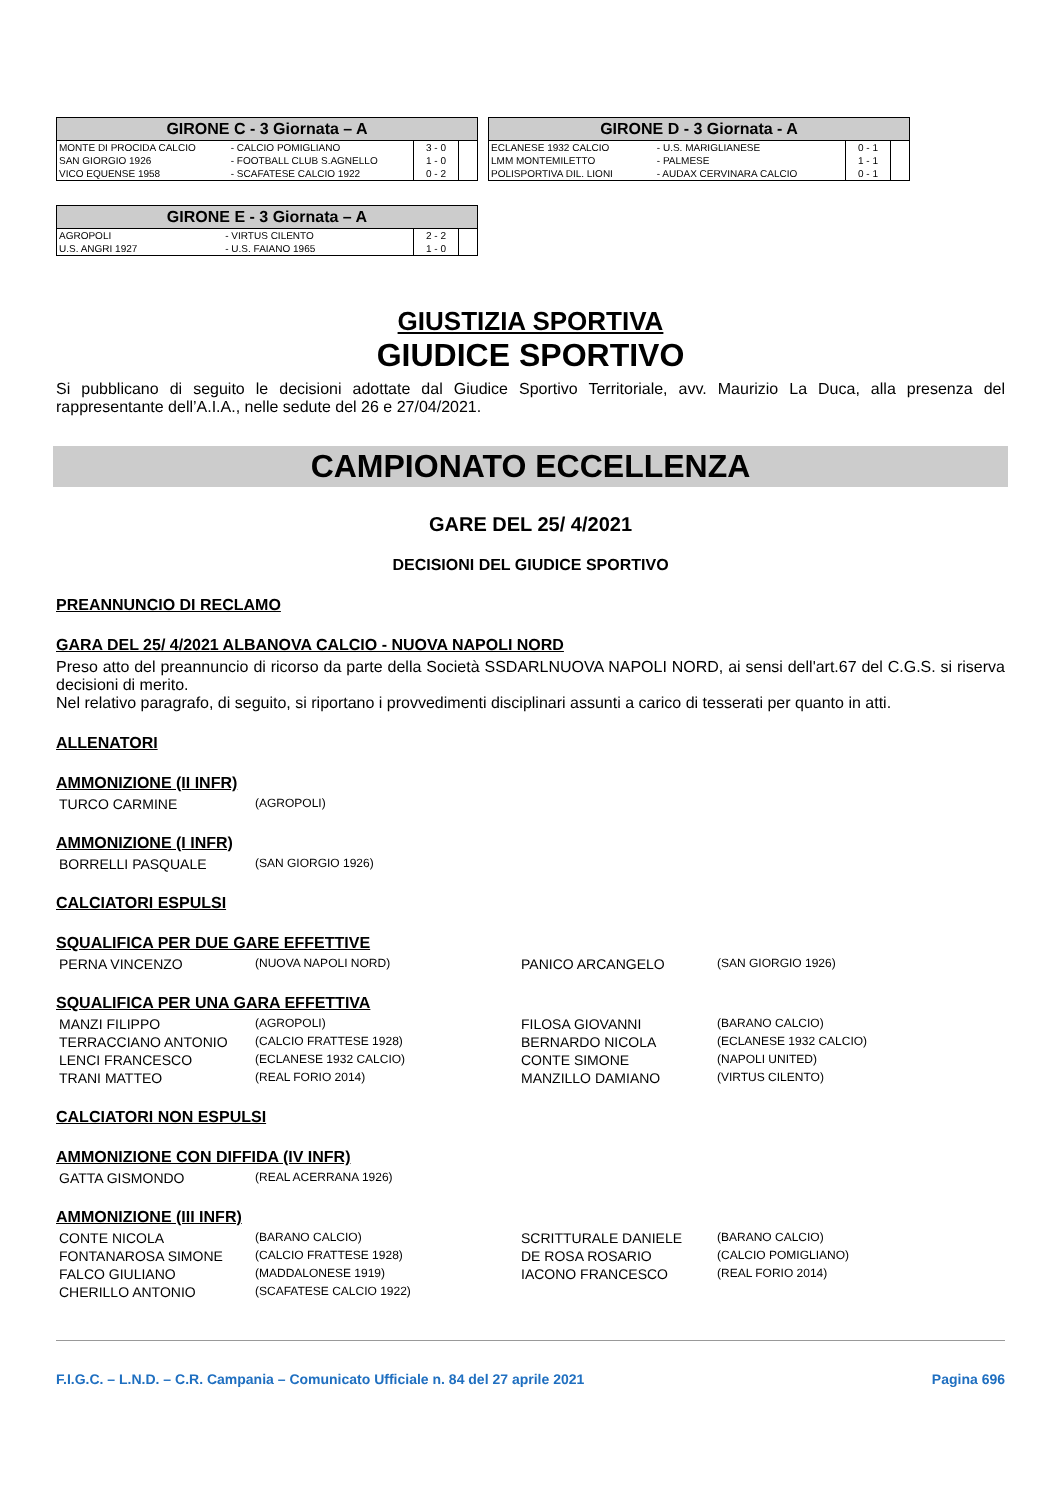| GIRONE C - 3 Giornata – A | | | |
| --- | --- | --- | --- |
| MONTE DI PROCIDA CALCIO | - CALCIO POMIGLIANO | 3 - 0 | |
| SAN GIORGIO 1926 | - FOOTBALL CLUB S.AGNELLO | 1 - 0 | |
| VICO EQUENSE 1958 | - SCAFATESE CALCIO 1922 | 0 - 2 | |
| GIRONE D - 3 Giornata - A | | | |
| --- | --- | --- | --- |
| ECLANESE 1932 CALCIO | - U.S. MARIGLIANESE | 0 - 1 | |
| LMM MONTEMILETTO | - PALMESE | 1 - 1 | |
| POLISPORTIVA DIL. LIONI | - AUDAX CERVINARA CALCIO | 0 - 1 | |
| GIRONE E - 3 Giornata – A | | | |
| --- | --- | --- | --- |
| AGROPOLI | - VIRTUS CILENTO | 2 - 2 | |
| U.S. ANGRI 1927 | - U.S. FAIANO 1965 | 1 - 0 | |
GIUSTIZIA SPORTIVA
GIUDICE SPORTIVO
Si pubblicano di seguito le decisioni adottate dal Giudice Sportivo Territoriale, avv. Maurizio La Duca, alla presenza del rappresentante dell’A.I.A., nelle sedute del 26 e 27/04/2021.
CAMPIONATO ECCELLENZA
GARE DEL 25/ 4/2021
DECISIONI DEL GIUDICE SPORTIVO
PREANNUNCIO DI RECLAMO
GARA DEL 25/ 4/2021 ALBANOVA CALCIO - NUOVA NAPOLI NORD
Preso atto del preannuncio di ricorso da parte della Società SSDARLNUOVA NAPOLI NORD, ai sensi dell'art.67 del C.G.S. si riserva decisioni di merito.
Nel relativo paragrafo, di seguito, si riportano i provvedimenti disciplinari assunti a carico di tesserati per quanto in atti.
ALLENATORI
AMMONIZIONE (II INFR)
TURCO CARMINE (AGROPOLI)
AMMONIZIONE (I INFR)
BORRELLI PASQUALE (SAN GIORGIO 1926)
CALCIATORI ESPULSI
SQUALIFICA PER DUE GARE EFFETTIVE
PERNA VINCENZO (NUOVA NAPOLI NORD) PANICO ARCANGELO (SAN GIORGIO 1926)
SQUALIFICA PER UNA GARA EFFETTIVA
MANZI FILIPPO (AGROPOLI) FILOSA GIOVANNI (BARANO CALCIO) TERRACCIANO ANTONIO (CALCIO FRATTESE 1928) BERNARDO NICOLA (ECLANESE 1932 CALCIO) LENCI FRANCESCO (ECLANESE 1932 CALCIO) CONTE SIMONE (NAPOLI UNITED) TRANI MATTEO (REAL FORIO 2014) MANZILLO DAMIANO (VIRTUS CILENTO)
CALCIATORI NON ESPULSI
AMMONIZIONE CON DIFFIDA (IV INFR)
GATTA GISMONDO (REAL ACERRANA 1926)
AMMONIZIONE (III INFR)
CONTE NICOLA (BARANO CALCIO) SCRITTURALE DANIELE (BARANO CALCIO) FONTANAROSA SIMONE (CALCIO FRATTESE 1928) DE ROSA ROSARIO (CALCIO POMIGLIANO) FALCO GIULIANO (MADDALONESE 1919) IACONO FRANCESCO (REAL FORIO 2014) CHERILLO ANTONIO (SCAFATESE CALCIO 1922)
F.I.G.C. – L.N.D. – C.R. Campania – Comunicato Ufficiale n. 84 del 27 aprile 2021 Pagina 696